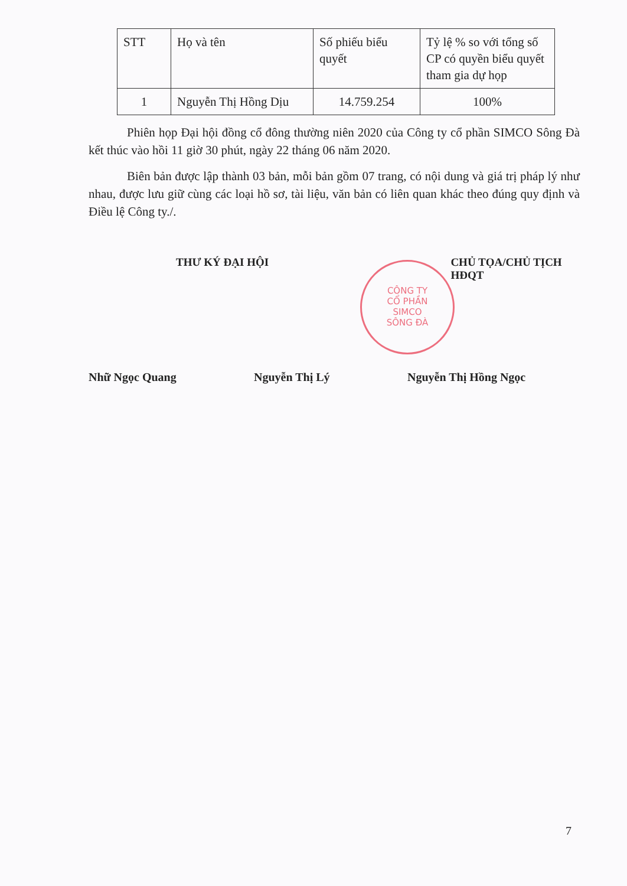CÔNG TY
CỔ PHẦN
SIMCO
SÔNG ĐÀ
| STT | Họ và tên | Số phiếu biểu quyết | Tỷ lệ % so với tổng số CP có quyền biểu quyết tham gia dự họp |
| 1 | Nguyễn Thị Hồng Dịu | 14.759.254 | 100% |
Phiên họp Đại hội đồng cổ đông thường niên 2020 của Công ty cổ phần SIMCO Sông Đà kết thúc vào hồi 11 giờ 30 phút, ngày 22 tháng 06 năm 2020.
Biên bản được lập thành 03 bản, mỗi bản gồm 07 trang, có nội dung và giá trị pháp lý như nhau, được lưu giữ cùng các loại hồ sơ, tài liệu, văn bản có liên quan khác theo đúng quy định và Điều lệ Công ty./.
THƯ KÝ ĐẠI HỘI CHỦ TỌA/CHỦ TỊCH HĐQT
Nhữ Ngọc Quang Nguyễn Thị Lý Nguyễn Thị Hồng Ngọc
7